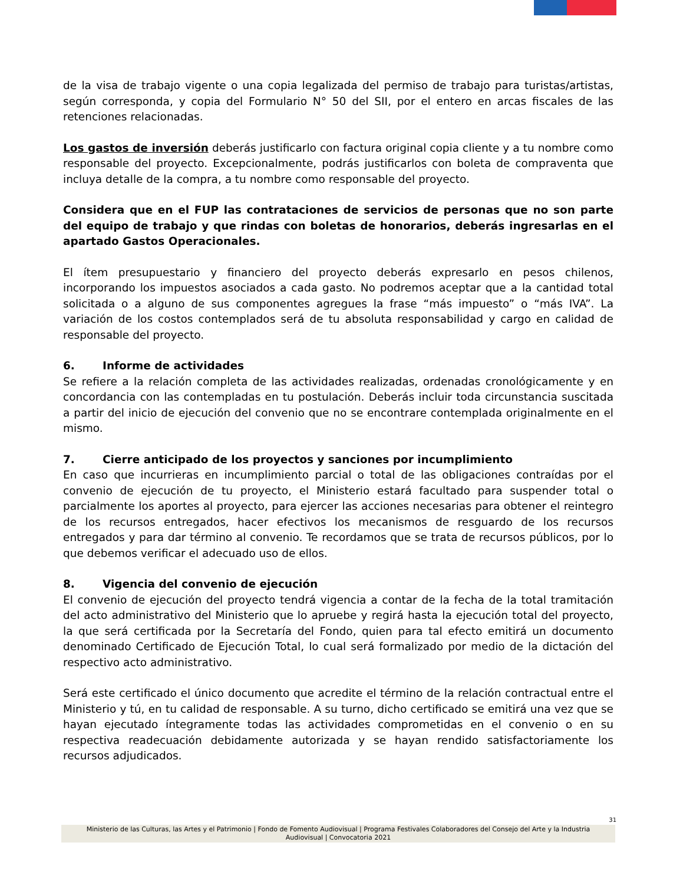de la visa de trabajo vigente o una copia legalizada del permiso de trabajo para turistas/artistas, según corresponda, y copia del Formulario N° 50 del SII, por el entero en arcas fiscales de las retenciones relacionadas.
Los gastos de inversión deberás justificarlo con factura original copia cliente y a tu nombre como responsable del proyecto. Excepcionalmente, podrás justificarlos con boleta de compraventa que incluya detalle de la compra, a tu nombre como responsable del proyecto.
Considera que en el FUP las contrataciones de servicios de personas que no son parte del equipo de trabajo y que rindas con boletas de honorarios, deberás ingresarlas en el apartado Gastos Operacionales.
El ítem presupuestario y financiero del proyecto deberás expresarlo en pesos chilenos, incorporando los impuestos asociados a cada gasto. No podremos aceptar que a la cantidad total solicitada o a alguno de sus componentes agregues la frase “más impuesto” o “más IVA”. La variación de los costos contemplados será de tu absoluta responsabilidad y cargo en calidad de responsable del proyecto.
6. Informe de actividades
Se refiere a la relación completa de las actividades realizadas, ordenadas cronológicamente y en concordancia con las contempladas en tu postulación. Deberás incluir toda circunstancia suscitada a partir del inicio de ejecución del convenio que no se encontrare contemplada originalmente en el mismo.
7. Cierre anticipado de los proyectos y sanciones por incumplimiento
En caso que incurrieras en incumplimiento parcial o total de las obligaciones contraídas por el convenio de ejecución de tu proyecto, el Ministerio estará facultado para suspender total o parcialmente los aportes al proyecto, para ejercer las acciones necesarias para obtener el reintegro de los recursos entregados, hacer efectivos los mecanismos de resguardo de los recursos entregados y para dar término al convenio. Te recordamos que se trata de recursos públicos, por lo que debemos verificar el adecuado uso de ellos.
8. Vigencia del convenio de ejecución
El convenio de ejecución del proyecto tendrá vigencia a contar de la fecha de la total tramitación del acto administrativo del Ministerio que lo apruebe y regirá hasta la ejecución total del proyecto, la que será certificada por la Secretaría del Fondo, quien para tal efecto emitirá un documento denominado Certificado de Ejecución Total, lo cual será formalizado por medio de la dictación del respectivo acto administrativo.
Será este certificado el único documento que acredite el término de la relación contractual entre el Ministerio y tú, en tu calidad de responsable. A su turno, dicho certificado se emitirá una vez que se hayan ejecutado íntegramente todas las actividades comprometidas en el convenio o en su respectiva readecuación debidamente autorizada y se hayan rendido satisfactoriamente los recursos adjudicados.
31
Ministerio de las Culturas, las Artes y el Patrimonio | Fondo de Fomento Audiovisual | Programa Festivales Colaboradores del Consejo del Arte y la Industria
Audiovisual | Convocatoria 2021